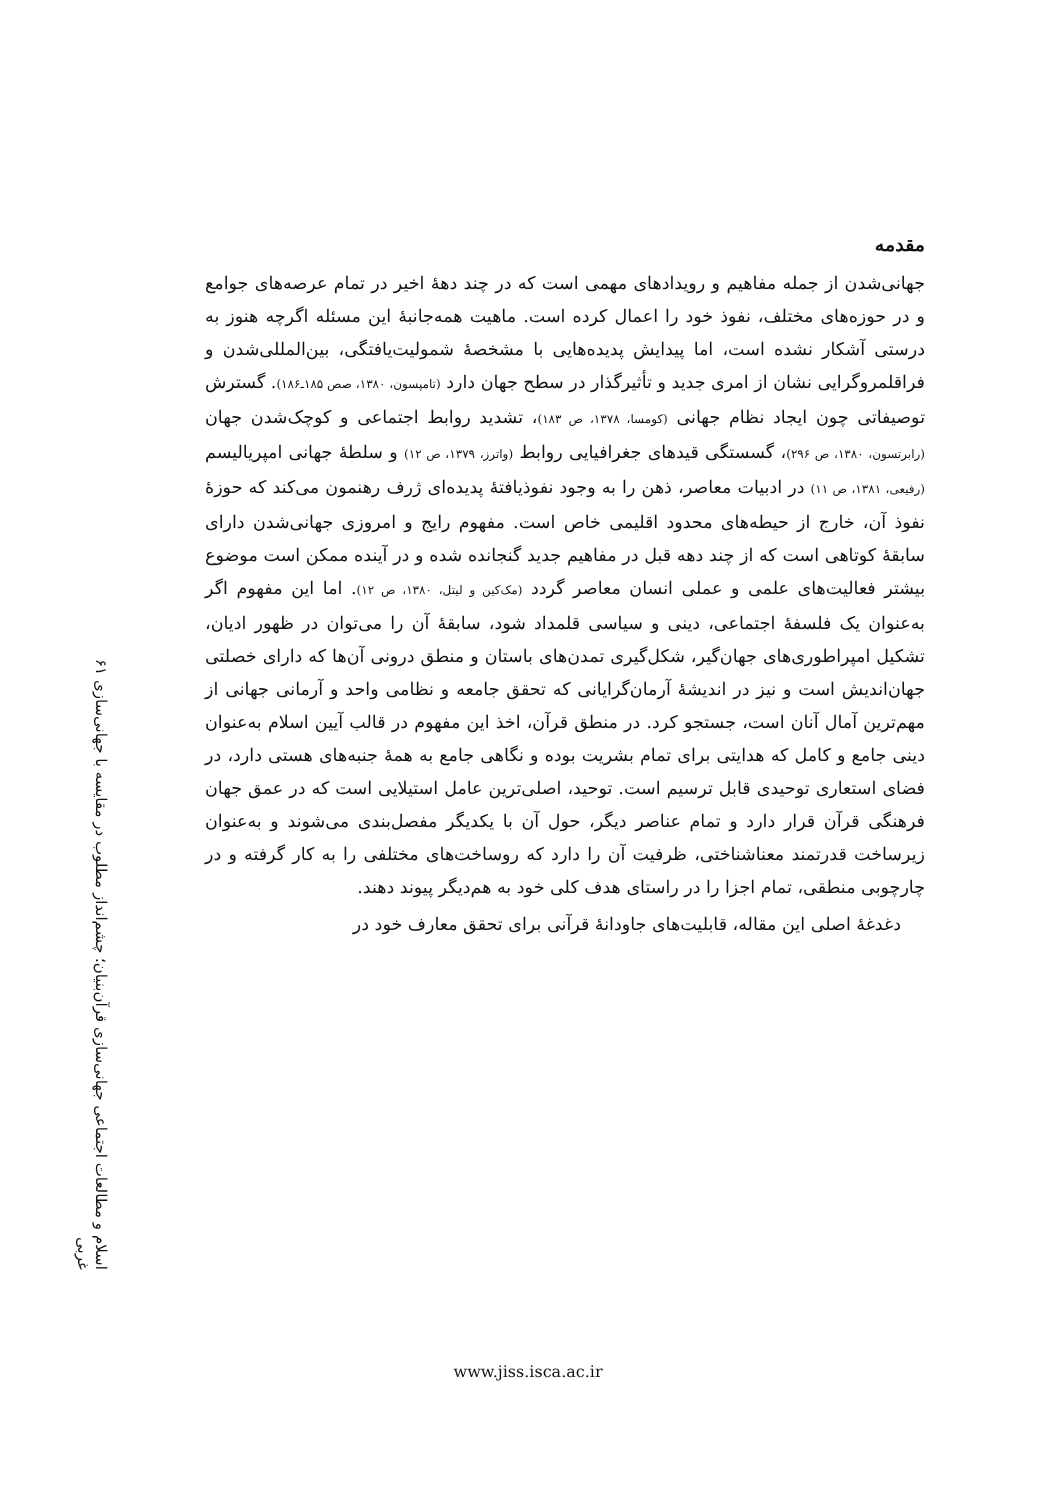۶۱ اسلام و مطالعات اجتماعی جهانی‌سازی قرآن‌بنیان؛ چشم‌انداز مطلوب در مقایسه با جهانی‌سازی غربی
مقدمه
جهانی‌شدن از جمله مفاهیم و رویدادهای مهمی است که در چند دهۀ اخیر در تمام عرصه‌های جوامع و در حوزه‌های مختلف، نفوذ خود را اعمال کرده است. ماهیت همه‌جانبۀ این مسئله اگرچه هنوز به درستی آشکار نشده است، اما پیدایش پدیده‌هایی با مشخصۀ شمولیت‌یافتگی، بین‌المللی‌شدن و فراقلمروگرایی نشان از امری جدید و تأثیرگذار در سطح جهان دارد (تامپسون، ۱۳۸۰، صص ۱۸۵ـ۱۸۶). گسترش توصیفاتی چون ایجاد نظام جهانی (کومسا، ۱۳۷۸، ص ۱۸۳)، تشدید روابط اجتماعی و کوچک‌شدن جهان (رابرتسون، ۱۳۸۰، ص ۲۹۶)، گسستگی قیدهای جغرافیایی روابط (واترز، ۱۳۷۹، ص ۱۲) و سلطۀ جهانی امپریالیسم (رفیعی، ۱۳۸۱، ص ۱۱) در ادبیات معاصر، ذهن را به وجود نفوذیافتۀ پدیده‌ای ژرف رهنمون می‌کند که حوزۀ نفوذ آن، خارج از حیطه‌های محدود اقلیمی خاص است. مفهوم رایج و امروزی جهانی‌شدن دارای سابقۀ کوتاهی است که از چند دهه قبل در مفاهیم جدید گنجانده شده و در آینده ممکن است موضوع بیشتر فعالیت‌های علمی و عملی انسان معاصر گردد (مک‌کین و لیتل، ۱۳۸۰، ص ۱۲). اما این مفهوم اگر به‌عنوان یک فلسفۀ اجتماعی، دینی و سیاسی قلمداد شود، سابقۀ آن را می‌توان در ظهور ادیان، تشکیل امپراطوری‌های جهان‌گیر، شکل‌گیری تمدن‌های باستان و منطق درونی آن‌ها که دارای خصلتی جهان‌اندیش است و نیز در اندیشۀ آرمان‌گرایانی که تحقق جامعه و نظامی واحد و آرمانی جهانی از مهم‌ترین آمال آنان است، جستجو کرد. در منطق قرآن، اخذ این مفهوم در قالب آیین اسلام به‌عنوان دینی جامع و کامل که هدایتی برای تمام بشریت بوده و نگاهی جامع به همۀ جنبه‌های هستی دارد، در فضای استعاری توحیدی قابل ترسیم است. توحید، اصلی‌ترین عامل استیلایی است که در عمق جهان فرهنگی قرآن قرار دارد و تمام عناصر دیگر، حول آن با یکدیگر مفصل‌بندی می‌شوند و به‌عنوان زیرساخت قدرتمند معناشناختی، ظرفیت آن را دارد که روساخت‌های مختلفی را به کار گرفته و در چارچوبی منطقی، تمام اجزا را در راستای هدف کلی خود به هم‌دیگر پیوند دهند.
دغدغۀ اصلی این مقاله، قابلیت‌های جاودانۀ قرآنی برای تحقق معارف خود در
www.jiss.isca.ac.ir